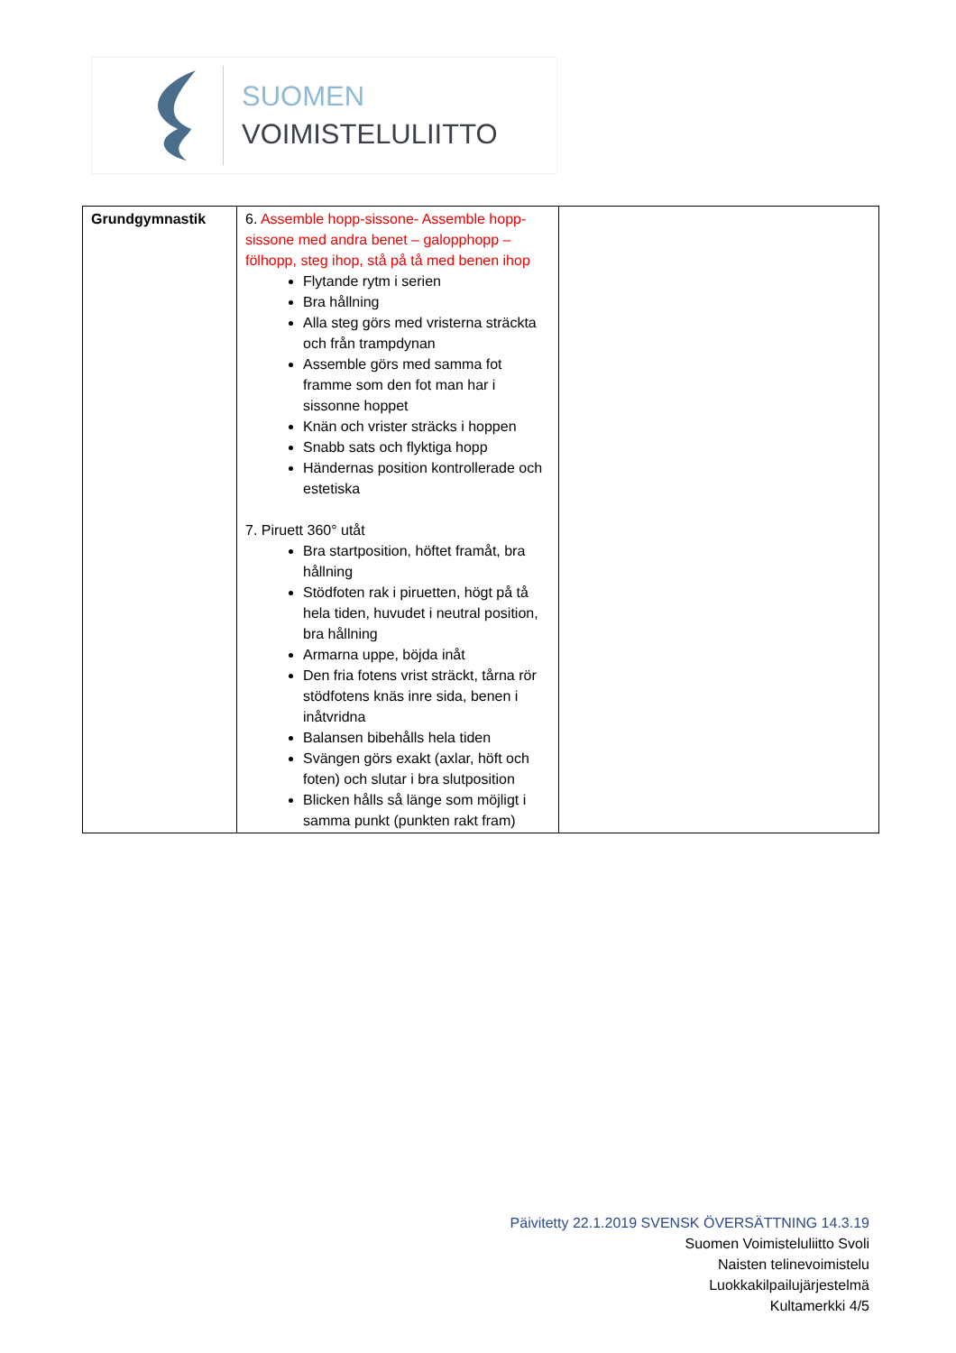SUOMEN
VOIMISTELULIITTO
| Grundgymnastik | 6. Assemble hopp-sissone- Assemble hopp-sissone med andra benet – galopphopp – fölhopp, steg ihop, stå på tå med benen ihop Flytande rytm i serien Bra hållning Alla steg görs med vristerna sträckta och från trampdynan Assemble görs med samma fot framme som den fot man har i sissonne hoppet Knän och vrister sträcks i hoppen Snabb sats och flyktiga hopp Händernas position kontrollerade och estetiska 7. Piruett 360° utåt Bra startposition, höftet framåt, bra hållning Stödfoten rak i piruetten, högt på tå hela tiden, huvudet i neutral position, bra hållning Armarna uppe, böjda inåt Den fria fotens vrist sträckt, tårna rör stödfotens knäs inre sida, benen i inåtvridna Balansen bibehålls hela tiden Svängen görs exakt (axlar, höft och foten) och slutar i bra slutposition Blicken hålls så länge som möjligt i samma punkt (punkten rakt fram) | |
Päivitetty 22.1.2019 SVENSK ÖVERSÄTTNING 14.3.19
Suomen Voimisteluliitto Svoli
Naisten telinevoimistelu
Luokkakilpailujärjestelmä
Kultamerkki 4/5